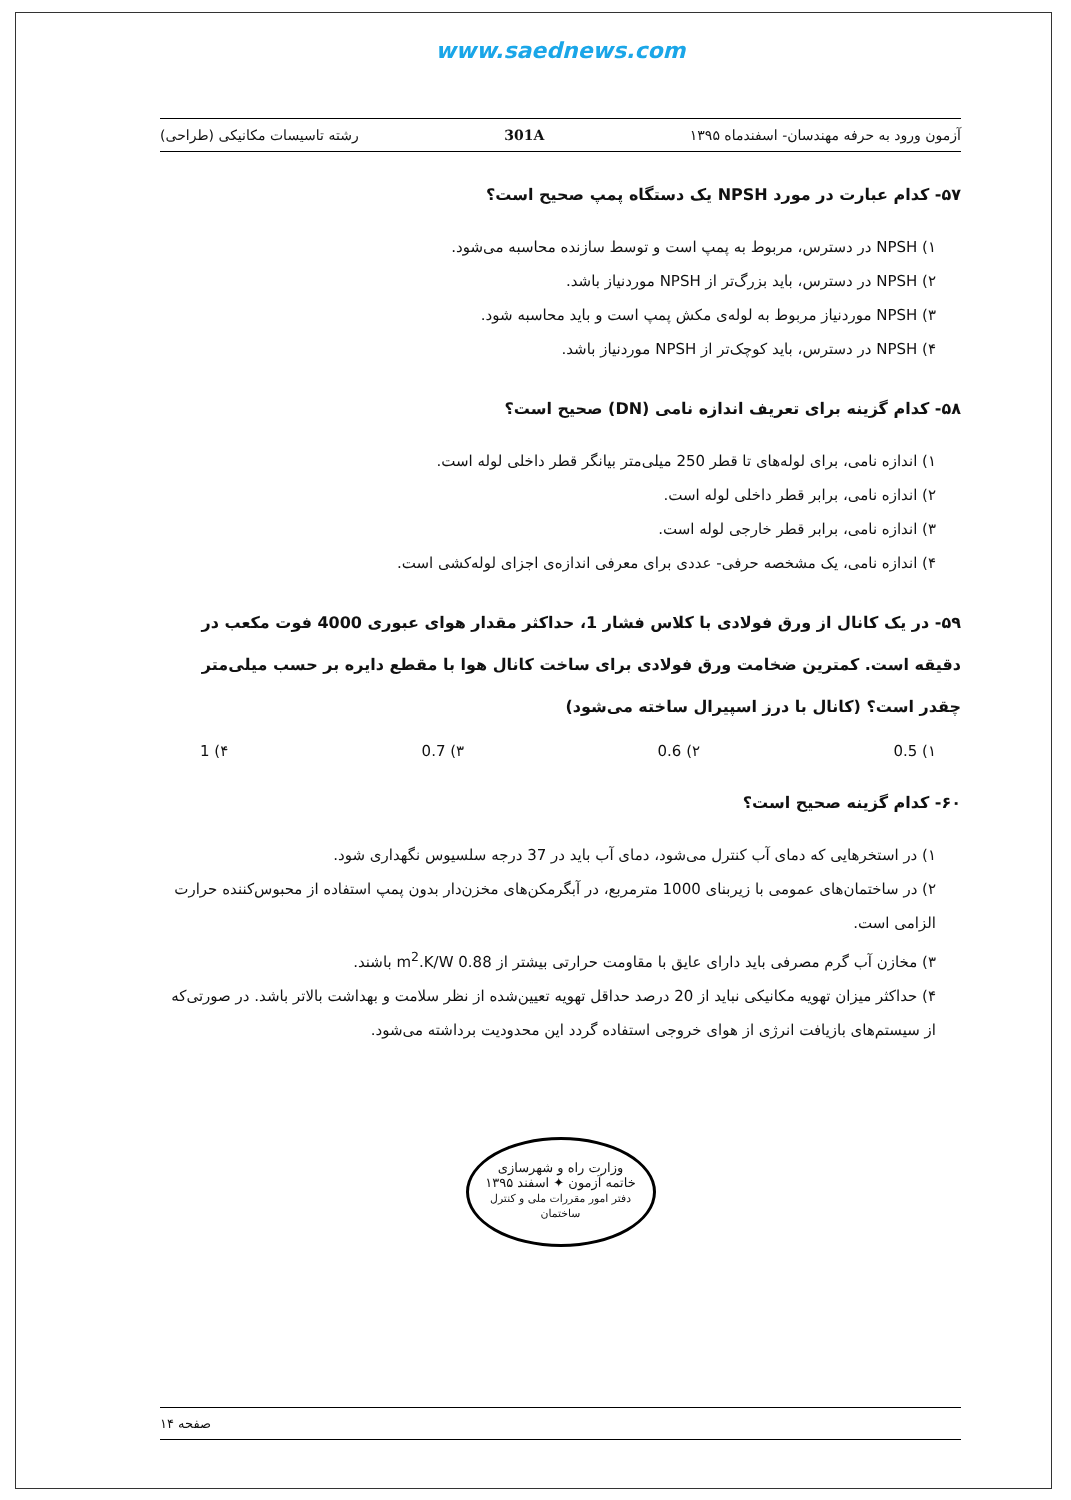www.saednews.com
آزمون ورود به حرفه مهندسان- اسفندماه ۱۳۹۵ 301A رشته تاسیسات مکانیکی (طراحی)
۵۷- کدام عبارت در مورد NPSH یک دستگاه پمپ صحیح است؟
۱) NPSH در دسترس، مربوط به پمپ است و توسط سازنده محاسبه می‌شود.
۲) NPSH در دسترس، باید بزرگ‌تر از NPSH موردنیاز باشد.
۳) NPSH موردنیاز مربوط به لوله‌ی مکش پمپ است و باید محاسبه شود.
۴) NPSH در دسترس، باید کوچک‌تر از NPSH موردنیاز باشد.
۵۸- کدام گزینه برای تعریف اندازه نامی (DN) صحیح است؟
۱) اندازه نامی، برای لوله‌های تا قطر 250 میلی‌متر بیانگر قطر داخلی لوله است.
۲) اندازه نامی، برابر قطر داخلی لوله است.
۳) اندازه نامی، برابر قطر خارجی لوله است.
۴) اندازه نامی، یک مشخصه حرفی- عددی برای معرفی اندازه‌ی اجزای لوله‌کشی است.
۵۹- در یک کانال از ورق فولادی با کلاس فشار 1، حداکثر مقدار هوای عبوری 4000 فوت مکعب در دقیقه است. کمترین ضخامت ورق فولادی برای ساخت کانال هوا با مقطع دایره بر حسب میلی‌متر چقدر است؟ (کانال با درز اسپیرال ساخته می‌شود)
۱) 0.5 ۲) 0.6 ۳) 0.7 ۴) 1
۶۰- کدام گزینه صحیح است؟
۱) در استخرهایی که دمای آب کنترل می‌شود، دمای آب باید در 37 درجه سلسیوس نگهداری شود.
۲) در ساختمان‌های عمومی با زیربنای 1000 مترمربع، در آبگرمکن‌های مخزن‌دار بدون پمپ استفاده از محبوس‌کننده حرارت الزامی است.
۳) مخازن آب گرم مصرفی باید دارای عایق با مقاومت حرارتی بیشتر از 0.88 m<sup>2</sup>.K/W باشند.
۴) حداکثر میزان تهویه مکانیکی نباید از 20 درصد حداقل تهویه تعیین‌شده از نظر سلامت و بهداشت بالاتر باشد. در صورتی‌که از سیستم‌های بازیافت انرژی از هوای خروجی استفاده گردد این محدودیت برداشته می‌شود.
وزارت راه و شهرسازی
خاتمه آزمون ✦ اسفند ۱۳۹۵
دفتر امور مقررات ملی و کنترل ساختمان
صفحه ۱۴